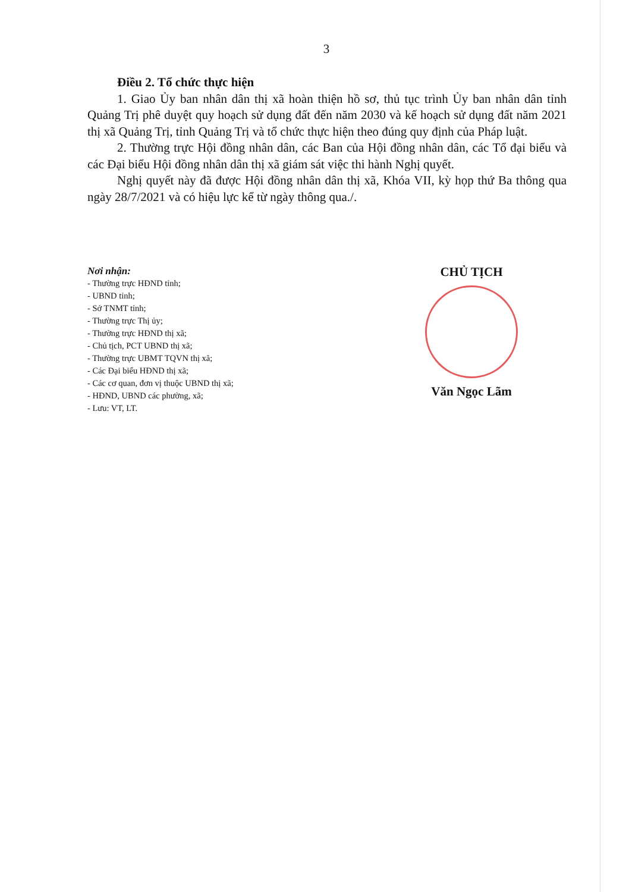3
Điều 2. Tổ chức thực hiện
1. Giao Ủy ban nhân dân thị xã hoàn thiện hồ sơ, thủ tục trình Ủy ban nhân dân tỉnh Quảng Trị phê duyệt quy hoạch sử dụng đất đến năm 2030 và kế hoạch sử dụng đất năm 2021 thị xã Quảng Trị, tỉnh Quảng Trị và tổ chức thực hiện theo đúng quy định của Pháp luật.
2. Thường trực Hội đồng nhân dân, các Ban của Hội đồng nhân dân, các Tổ đại biểu và các Đại biểu Hội đồng nhân dân thị xã giám sát việc thi hành Nghị quyết.
Nghị quyết này đã được Hội đồng nhân dân thị xã, Khóa VII, kỳ họp thứ Ba thông qua ngày 28/7/2021 và có hiệu lực kể từ ngày thông qua./.
Nơi nhận:
- Thường trực HĐND tỉnh;
- UBND tỉnh;
- Sở TNMT tỉnh;
- Thường trực Thị ủy;
- Thường trực HĐND thị xã;
- Chủ tịch, PCT UBND thị xã;
- Thường trực UBMT TQVN thị xã;
- Các Đại biểu HĐND thị xã;
- Các cơ quan, đơn vị thuộc UBND thị xã;
- HĐND, UBND các phường, xã;
- Lưu: VT, LT.
CHỦ TỊCH
Văn Ngọc Lãm